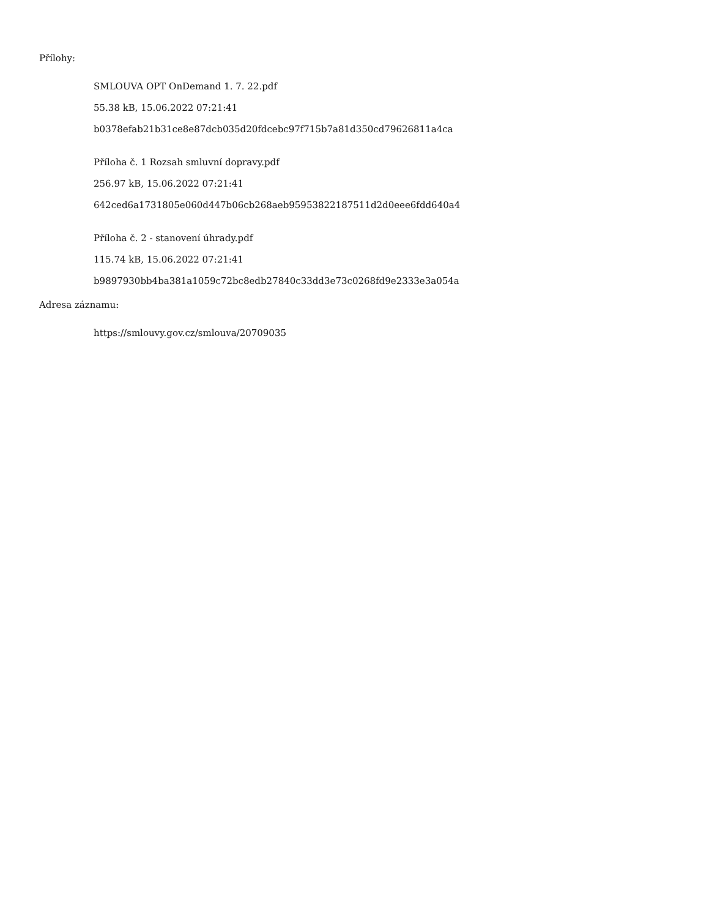Přílohy:
SMLOUVA OPT OnDemand 1. 7. 22.pdf
55.38 kB, 15.06.2022 07:21:41
b0378efab21b31ce8e87dcb035d20fdcebc97f715b7a81d350cd79626811a4ca
Příloha č. 1 Rozsah smluvní dopravy.pdf
256.97 kB, 15.06.2022 07:21:41
642ced6a1731805e060d447b06cb268aeb95953822187511d2d0eee6fdd640a4
Příloha č. 2 - stanovení úhrady.pdf
115.74 kB, 15.06.2022 07:21:41
b9897930bb4ba381a1059c72bc8edb27840c33dd3e73c0268fd9e2333e3a054a
Adresa záznamu:
https://smlouvy.gov.cz/smlouva/20709035